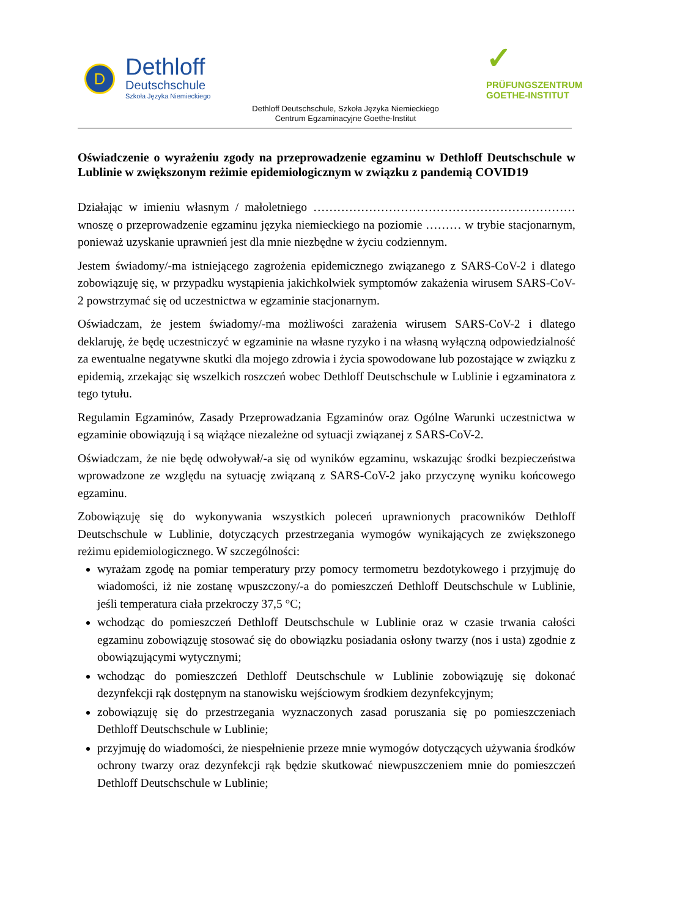D
Dethloff
Deutschschule
Szkoła Języka Niemieckiego
✓
PRÜFUNGSZENTRUM
GOETHE-INSTITUT
Dethloff Deutschschule, Szkoła Języka Niemieckiego
Centrum Egzaminacyjne Goethe-Institut
Oświadczenie o wyrażeniu zgody na przeprowadzenie egzaminu w Dethloff Deutschschule w Lublinie w zwiększonym reżimie epidemiologicznym w związku z pandemią COVID19
Działając w imieniu własnym / małoletniego ………………………………………………………… wnoszę o przeprowadzenie egzaminu języka niemieckiego na poziomie ……… w trybie stacjonarnym, ponieważ uzyskanie uprawnień jest dla mnie niezbędne w życiu codziennym.
Jestem świadomy/-ma istniejącego zagrożenia epidemicznego związanego z SARS-CoV-2 i dlatego zobowiązuję się, w przypadku wystąpienia jakichkolwiek symptomów zakażenia wirusem SARS-CoV-2 powstrzymać się od uczestnictwa w egzaminie stacjonarnym.
Oświadczam, że jestem świadomy/-ma możliwości zarażenia wirusem SARS-CoV-2 i dlatego deklaruję, że będę uczestniczyć w egzaminie na własne ryzyko i na własną wyłączną odpowiedzialność za ewentualne negatywne skutki dla mojego zdrowia i życia spowodowane lub pozostające w związku z epidemią, zrzekając się wszelkich roszczeń wobec Dethloff Deutschschule w Lublinie i egzaminatora z tego tytułu.
Regulamin Egzaminów, Zasady Przeprowadzania Egzaminów oraz Ogólne Warunki uczestnictwa w egzaminie obowiązują i są wiążące niezależne od sytuacji związanej z SARS-CoV-2.
Oświadczam, że nie będę odwoływał/-a się od wyników egzaminu, wskazując środki bezpieczeństwa wprowadzone ze względu na sytuację związaną z SARS-CoV-2 jako przyczynę wyniku końcowego egzaminu.
Zobowiązuję się do wykonywania wszystkich poleceń uprawnionych pracowników Dethloff Deutschschule w Lublinie, dotyczących przestrzegania wymogów wynikających ze zwiększonego reżimu epidemiologicznego. W szczególności:
wyrażam zgodę na pomiar temperatury przy pomocy termometru bezdotykowego i przyjmuję do wiadomości, iż nie zostanę wpuszczony/-a do pomieszczeń Dethloff Deutschschule w Lublinie, jeśli temperatura ciała przekroczy 37,5 °C;
wchodząc do pomieszczeń Dethloff Deutschschule w Lublinie oraz w czasie trwania całości egzaminu zobowiązuję stosować się do obowiązku posiadania osłony twarzy (nos i usta) zgodnie z obowiązującymi wytycznymi;
wchodząc do pomieszczeń Dethloff Deutschschule w Lublinie zobowiązuję się dokonać dezynfekcji rąk dostępnym na stanowisku wejściowym środkiem dezynfekcyjnym;
zobowiązuję się do przestrzegania wyznaczonych zasad poruszania się po pomieszczeniach Dethloff Deutschschule w Lublinie;
przyjmuję do wiadomości, że niespełnienie przeze mnie wymogów dotyczących używania środków ochrony twarzy oraz dezynfekcji rąk będzie skutkować niewpuszczeniem mnie do pomieszczeń Dethloff Deutschschule w Lublinie;